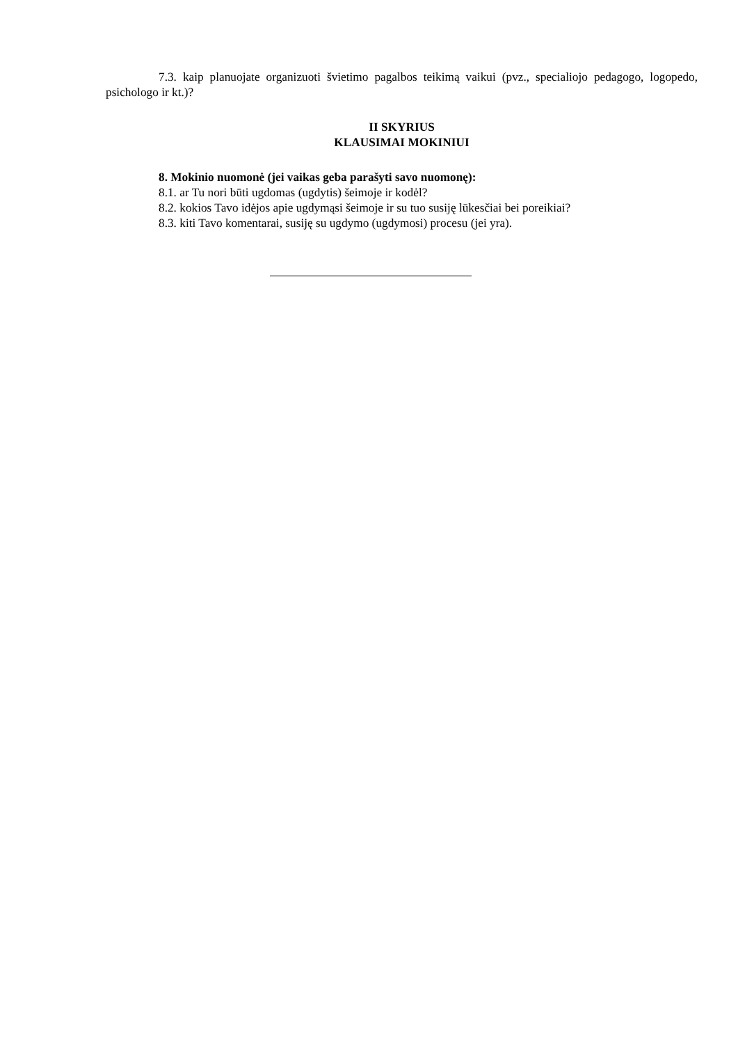7.3. kaip planuojate organizuoti švietimo pagalbos teikimą vaikui (pvz., specialiojo pedagogo, logopedo, psichologo ir kt.)?
II SKYRIUS
KLAUSIMAI MOKINIUI
8. Mokinio nuomonė (jei vaikas geba parašyti savo nuomonę):
8.1. ar Tu nori būti ugdomas (ugdytis) šeimoje ir kodėl?
8.2. kokios Tavo idėjos apie ugdymąsi šeimoje ir su tuo susiję lūkesčiai bei poreikiai?
8.3. kiti Tavo komentarai, susiję su ugdymo (ugdymosi) procesu (jei yra).